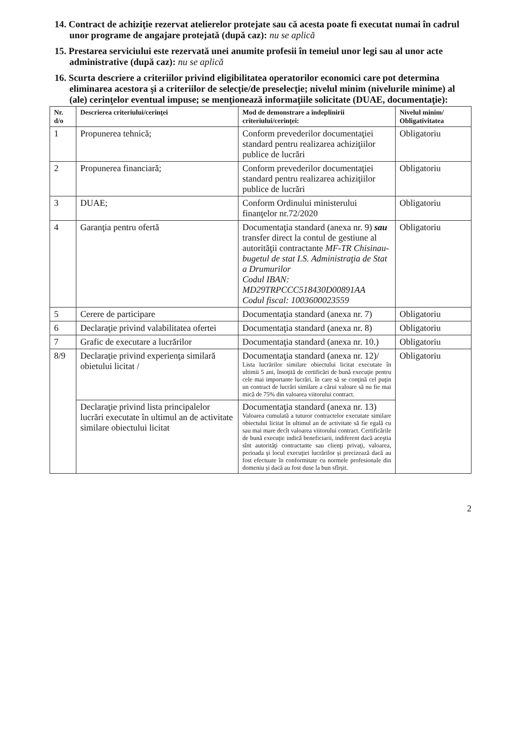14. Contract de achiziţie rezervat atelierelor protejate sau că acesta poate fi executat numai în cadrul unor programe de angajare protejată (după caz): nu se aplică
15. Prestarea serviciului este rezervată unei anumite profesii în temeiul unor legi sau al unor acte administrative (după caz): nu se aplică
16. Scurta descriere a criteriilor privind eligibilitatea operatorilor economici care pot determina eliminarea acestora şi a criteriilor de selecţie/de preselecţie; nivelul minim (nivelurile minime) al (ale) cerinţelor eventual impuse; se menţionează informaţiile solicitate (DUAE, documentaţie):
| Nr. d/o | Descrierea criteriului/cerinţei | Mod de demonstrare a îndeplinirii criteriului/cerinţei: | Nivelul minim/ Obligativitatea |
| --- | --- | --- | --- |
| 1 | Propunerea tehnică; | Conform prevederilor documentaţiei standard pentru realizarea achiziţiilor publice de lucrări | Obligatoriu |
| 2 | Propunerea financiară; | Conform prevederilor documentaţiei standard pentru realizarea achiziţiilor publice de lucrări | Obligatoriu |
| 3 | DUAE; | Conform Ordinului ministerului finanţelor nr.72/2020 | Obligatoriu |
| 4 | Garanţia pentru ofertă | Documentaţia standard (anexa nr. 9) sau transfer direct la contul de gestiune al autorităţii contractante MF-TR Chisinau-bugetul de stat I.S. Administraţia de Stat a Drumurilor Codul IBAN: MD29TRPCCC518430D00891AA Codul fiscal: 1003600023559 | Obligatoriu |
| 5 | Cerere de participare | Documentaţia standard (anexa nr. 7) | Obligatoriu |
| 6 | Declaraţie privind valabilitatea ofertei | Documentaţia standard (anexa nr. 8) | Obligatoriu |
| 7 | Grafic de executare a lucrărilor | Documentaţia standard (anexa nr. 10.) | Obligatoriu |
| 8/9 | Declaraţie privind experienţa similară obietului licitat / | Documentaţia standard (anexa nr. 12)/ Lista lucrărilor similare obiectului licitat executate în ultimii 5 ani, însoţită de certificări de bună execuţie pentru cele mai importante lucrări, în care să se conţină cel puţin un contract de lucrări similare a cărui valoare să nu fie mai mică de 75% din valoarea viitorului contract. | Obligatoriu |
| | Declaraţie privind lista principalelor lucrări executate în ultimul an de activitate similare obiectului licitat | Documentaţia standard (anexa nr. 13) Valoarea cumulată a tuturor contractelor executate similare obiectului licitat în ultimul an de activitate să fie egală cu sau mai mare decît valoarea viitorului contract. Certificările de bună execuţie indică beneficiarii, indiferent dacă aceştia sînt autorităţi contractante sau clienţi privaţi, valoarea, perioada şi locul execuţiei lucrărilor şi precizează dacă au fost efectuate în conformitate cu normele profesionale din domeniu şi dacă au fost duse la bun sfîrşit. | |
2